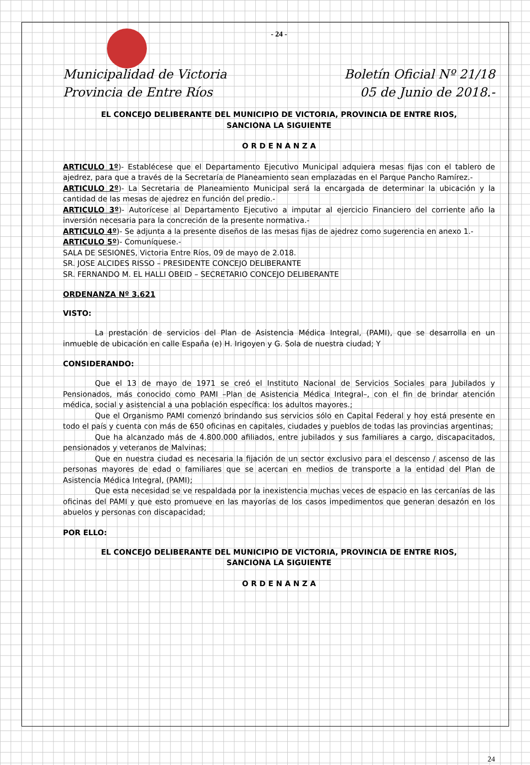- 24 -
Municipalidad de Victoria
Provincia de Entre Ríos
Boletín Oficial Nº 21/18
05 de Junio de 2018.-
EL CONCEJO DELIBERANTE DEL MUNICIPIO DE VICTORIA, PROVINCIA DE ENTRE RIOS,
SANCIONA LA SIGUIENTE
O R D E N A N Z A
ARTICULO 1º)- Establécese que el Departamento Ejecutivo Municipal adquiera mesas fijas con el tablero de ajedrez, para que a través de la Secretaría de Planeamiento sean emplazadas en el Parque Pancho Ramírez.-
ARTICULO 2º)- La Secretaria de Planeamiento Municipal será la encargada de determinar la ubicación y la cantidad de las mesas de ajedrez en función del predio.-
ARTICULO 3º)- Autorícese al Departamento Ejecutivo a imputar al ejercicio Financiero del corriente año la inversión necesaria para la concreción de la presente normativa.-
ARTICULO 4º)- Se adjunta a la presente diseños de las mesas fijas de ajedrez como sugerencia en anexo 1.-
ARTICULO 5º)- Comuníquese.-
SALA DE SESIONES, Victoria Entre Ríos, 09 de mayo de 2.018.
SR. JOSE ALCIDES RISSO – PRESIDENTE CONCEJO DELIBERANTE
SR. FERNANDO M. EL HALLI OBEID – SECRETARIO CONCEJO DELIBERANTE
ORDENANZA Nº 3.621
VISTO:
La prestación de servicios del Plan de Asistencia Médica Integral, (PAMI), que se desarrolla en un inmueble de ubicación en calle España (e) H. Irigoyen y G. Sola de nuestra ciudad; Y
CONSIDERANDO:
Que el 13 de mayo de 1971 se creó el Instituto Nacional de Servicios Sociales para Jubilados y Pensionados, más conocido como PAMI –Plan de Asistencia Médica Integral–, con el fin de brindar atención médica, social y asistencial a una población específica: los adultos mayores.;
Que el Organismo PAMI comenzó brindando sus servicios sólo en Capital Federal y hoy está presente en todo el país y cuenta con más de 650 oficinas en capitales, ciudades y pueblos de todas las provincias argentinas;
Que ha alcanzado más de 4.800.000 afiliados, entre jubilados y sus familiares a cargo, discapacitados, pensionados y veteranos de Malvinas;
Que en nuestra ciudad es necesaria la fijación de un sector exclusivo para el descenso / ascenso de las personas mayores de edad o familiares que se acercan en medios de transporte a la entidad del Plan de Asistencia Médica Integral, (PAMI);
Que esta necesidad se ve respaldada por la inexistencia muchas veces de espacio en las cercanías de las oficinas del PAMI y que esto promueve en las mayorías de los casos impedimentos que generan desazón en los abuelos y personas con discapacidad;
POR ELLO:
EL CONCEJO DELIBERANTE DEL MUNICIPIO DE VICTORIA, PROVINCIA DE ENTRE RIOS,
SANCIONA LA SIGUIENTE
O R D E N A N Z A
24